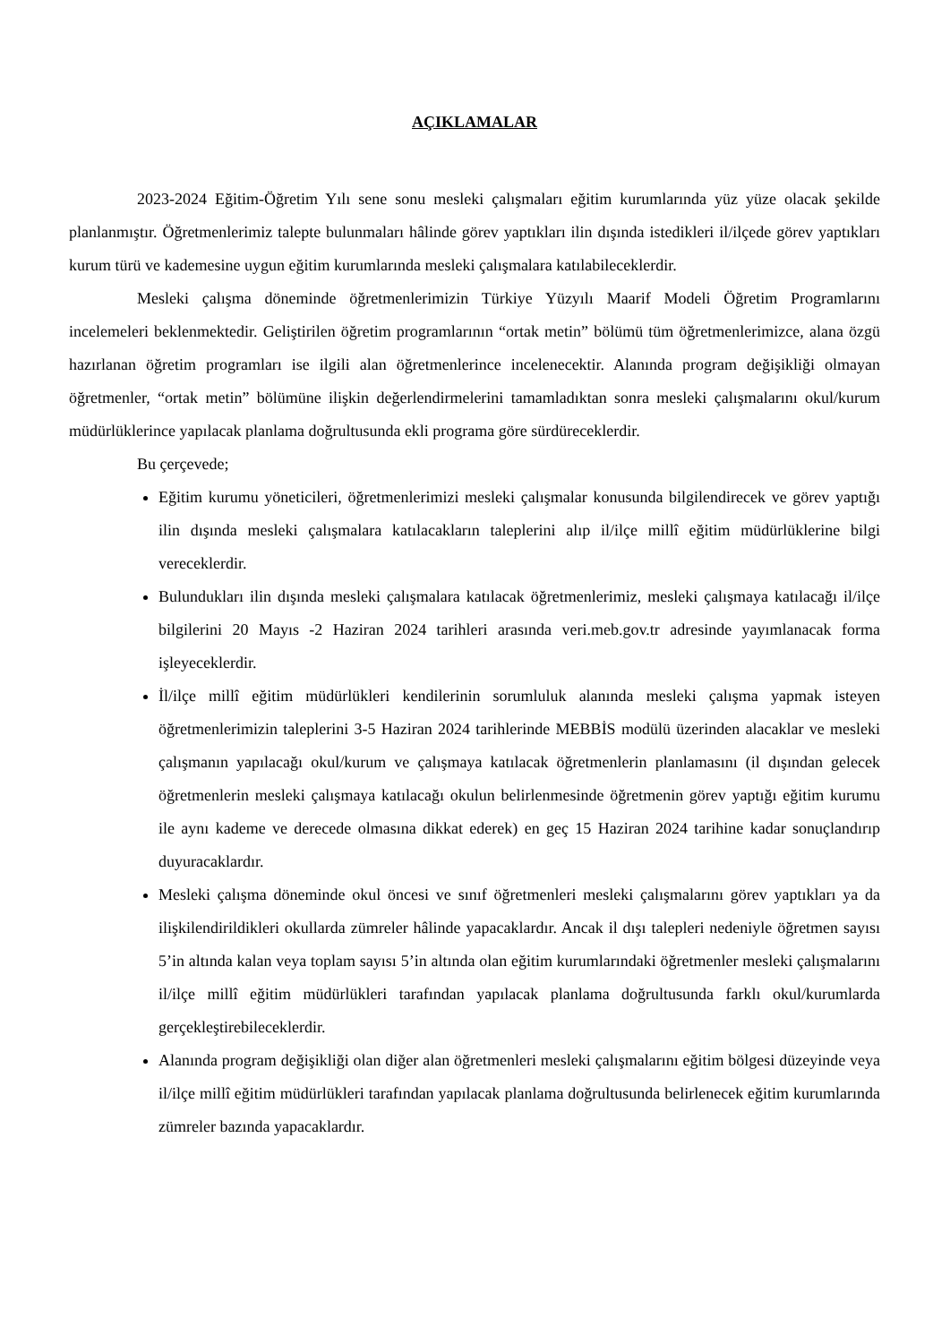AÇIKLAMALAR
2023-2024 Eğitim-Öğretim Yılı sene sonu mesleki çalışmaları eğitim kurumlarında yüz yüze olacak şekilde planlanmıştır. Öğretmenlerimiz talepte bulunmaları hâlinde görev yaptıkları ilin dışında istedikleri il/ilçede görev yaptıkları kurum türü ve kademesine uygun eğitim kurumlarında mesleki çalışmalara katılabileceklerdir.
Mesleki çalışma döneminde öğretmenlerimizin Türkiye Yüzyılı Maarif Modeli Öğretim Programlarını incelemeleri beklenmektedir. Geliştirilen öğretim programlarının “ortak metin” bölümü tüm öğretmenlerimizce, alana özgü hazırlanan öğretim programları ise ilgili alan öğretmenlerince incelenecektir. Alanında program değişikliği olmayan öğretmenler, “ortak metin” bölümüne ilişkin değerlendirmelerini tamamladıktan sonra mesleki çalışmalarını okul/kurum müdürlüklerince yapılacak planlama doğrultusunda ekli programa göre sürdüreceklerdir.
Bu çerçevede;
Eğitim kurumu yöneticileri, öğretmenlerimizi mesleki çalışmalar konusunda bilgilendirecek ve görev yaptığı ilin dışında mesleki çalışmalara katılacakların taleplerini alıp il/ilçe millî eğitim müdürlüklerine bilgi vereceklerdir.
Bulundukları ilin dışında mesleki çalışmalara katılacak öğretmenlerimiz, mesleki çalışmaya katılacağı il/ilçe bilgilerini 20 Mayıs -2 Haziran 2024 tarihleri arasında veri.meb.gov.tr adresinde yayımlanacak forma işleyeceklerdir.
İl/ilçe millî eğitim müdürlükleri kendilerinin sorumluluk alanında mesleki çalışma yapmak isteyen öğretmenlerimizin taleplerini 3-5 Haziran 2024 tarihlerinde MEBBİS modülü üzerinden alacaklar ve mesleki çalışmanın yapılacağı okul/kurum ve çalışmaya katılacak öğretmenlerin planlamasını (il dışından gelecek öğretmenlerin mesleki çalışmaya katılacağı okulun belirlenmesinde öğretmenin görev yaptığı eğitim kurumu ile aynı kademe ve derecede olmasına dikkat ederek) en geç 15 Haziran 2024 tarihine kadar sonuçlandırıp duyuracaklardır.
Mesleki çalışma döneminde okul öncesi ve sınıf öğretmenleri mesleki çalışmalarını görev yaptıkları ya da ilişkilendirildikleri okullarda zümreler hâlinde yapacaklardır. Ancak il dışı talepleri nedeniyle öğretmen sayısı 5’in altında kalan veya toplam sayısı 5’in altında olan eğitim kurumlarındaki öğretmenler mesleki çalışmalarını il/ilçe millî eğitim müdürlükleri tarafından yapılacak planlama doğrultusunda farklı okul/kurumlarda gerçekleştirebileceklerdir.
Alanında program değişikliği olan diğer alan öğretmenleri mesleki çalışmalarını eğitim bölgesi düzeyinde veya il/ilçe millî eğitim müdürlükleri tarafından yapılacak planlama doğrultusunda belirlenecek eğitim kurumlarında zümreler bazında yapacaklardır.